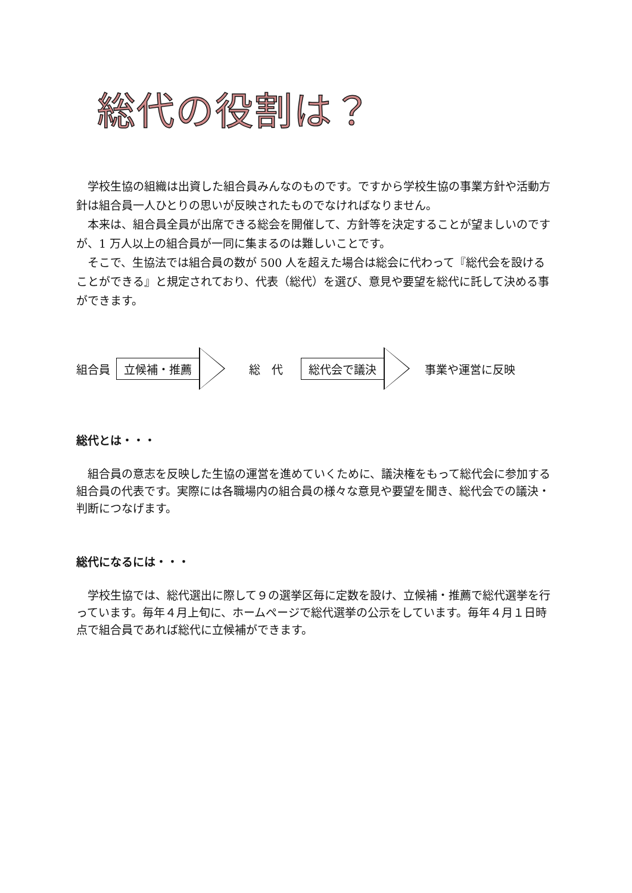総代の役割は？
学校生協の組織は出資した組合員みんなのものです。ですから学校生協の事業方針や活動方針は組合員一人ひとりの思いが反映されたものでなければなりません。
本来は、組合員全員が出席できる総会を開催して、方針等を決定することが望ましいのですが、1 万人以上の組合員が一同に集まるのは難しいことです。
そこで、生協法では組合員の数が 500 人を超えた場合は総会に代わって『総代会を設けることができる』と規定されており、代表（総代）を選び、意見や要望を総代に託して決める事ができます。
組合員 立候補・推薦 総　代 総代会で議決 事業や運営に反映
総代とは・・・
組合員の意志を反映した生協の運営を進めていくために、議決権をもって総代会に参加する組合員の代表です。実際には各職場内の組合員の様々な意見や要望を聞き、総代会での議決・判断につなげます。
総代になるには・・・
学校生協では、総代選出に際して９の選挙区毎に定数を設け、立候補・推薦で総代選挙を行っています。毎年４月上旬に、ホームページで総代選挙の公示をしています。毎年４月１日時点で組合員であれば総代に立候補ができます。